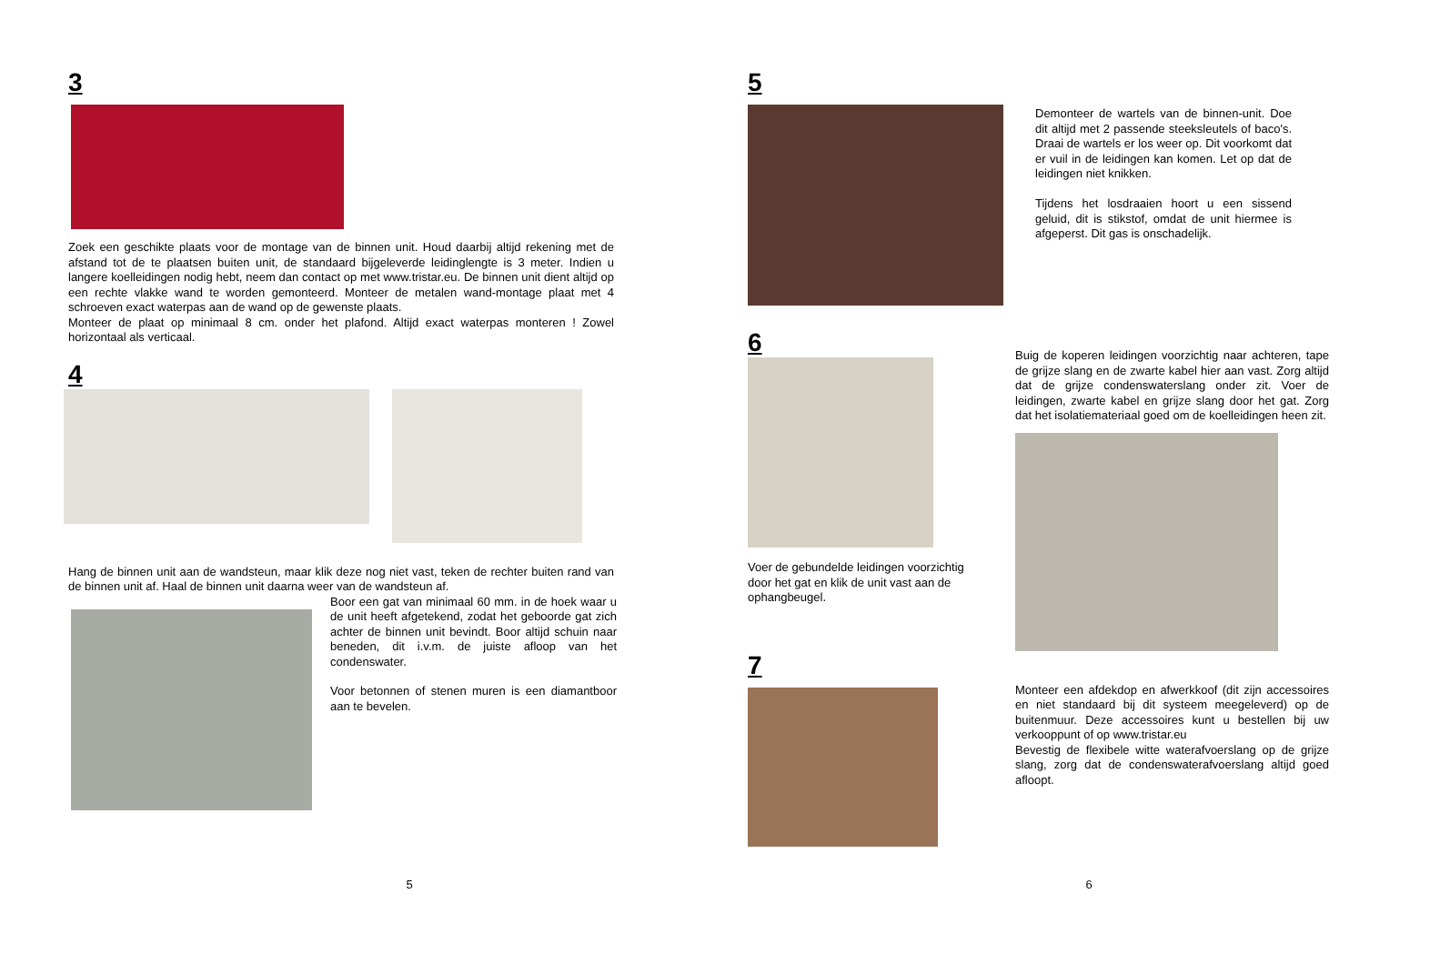3
Zoek een geschikte plaats voor de montage van de binnen unit. Houd daarbij altijd rekening met de afstand tot de te plaatsen buiten unit, de standaard bijgeleverde leidinglengte is 3 meter. Indien u langere koelleidingen nodig hebt, neem dan contact op met www.tristar.eu. De binnen unit dient altijd op een rechte vlakke wand te worden gemonteerd. Monteer de metalen wand-montage plaat met 4 schroeven exact waterpas aan de wand op de gewenste plaats.
Monteer de plaat op minimaal 8 cm. onder het plafond. Altijd exact waterpas monteren ! Zowel horizontaal als verticaal.
4
Hang de binnen unit aan de wandsteun, maar klik deze nog niet vast, teken de rechter buiten rand van de binnen unit af. Haal de binnen unit daarna weer van de wandsteun af.
Boor een gat van minimaal 60 mm. in de hoek waar u de unit heeft afgetekend, zodat het geboorde gat zich achter de binnen unit bevindt. Boor altijd schuin naar beneden, dit i.v.m. de juiste afloop van het condenswater.
Voor betonnen of stenen muren is een diamantboor aan te bevelen.
5
5
Demonteer de wartels van de binnen-unit. Doe dit altijd met 2 passende steeksleutels of baco's. Draai de wartels er los weer op. Dit voorkomt dat er vuil in de leidingen kan komen. Let op dat de leidingen niet knikken.
Tijdens het losdraaien hoort u een sissend geluid, dit is stikstof, omdat de unit hiermee is afgeperst. Dit gas is onschadelijk.
6
Voer de gebundelde leidingen voorzichtig door het gat en klik de unit vast aan de ophangbeugel.
7
Buig de koperen leidingen voorzichtig naar achteren, tape de grijze slang en de zwarte kabel hier aan vast. Zorg altijd dat de grijze condenswaterslang onder zit. Voer de leidingen, zwarte kabel en grijze slang door het gat. Zorg dat het isolatiemateriaal goed om de koelleidingen heen zit.
Monteer een afdekdop en afwerkkoof (dit zijn accessoires en niet standaard bij dit systeem meegeleverd) op de buitenmuur. Deze accessoires kunt u bestellen bij uw verkooppunt of op www.tristar.eu
Bevestig de flexibele witte waterafvoerslang op de grijze slang, zorg dat de condenswaterafvoerslang altijd goed afloopt.
6